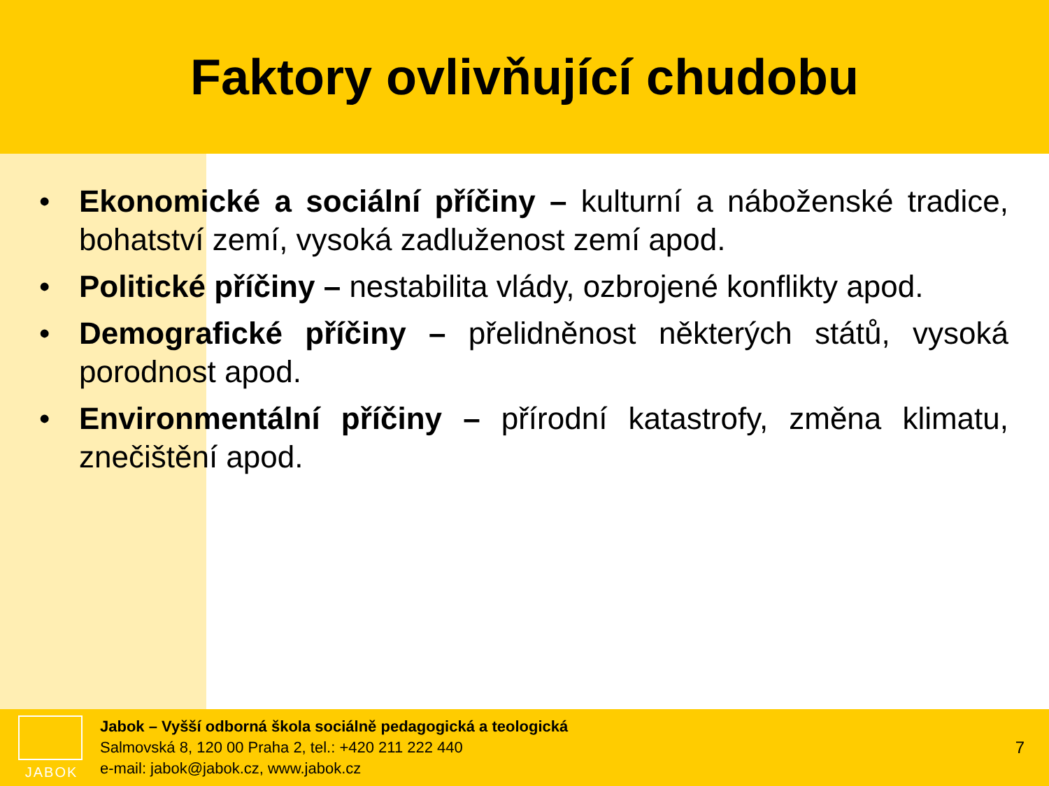Faktory ovlivňující chudobu
• Ekonomické a sociální příčiny – kulturní a náboženské tradice, bohatství zemí, vysoká zadluženost zemí apod.
• Politické příčiny – nestabilita vlády, ozbrojené konflikty apod.
• Demografické příčiny – přelidněnost některých států, vysoká porodnost apod.
• Environmentální příčiny – přírodní katastrofy, změna klimatu, znečištění apod.
JABOK
Jabok – Vyšší odborná škola sociálně pedagogická a teologická
Salmovská 8, 120 00 Praha 2, tel.: +420 211 222 440
e-mail: jabok@jabok.cz, www.jabok.cz
7